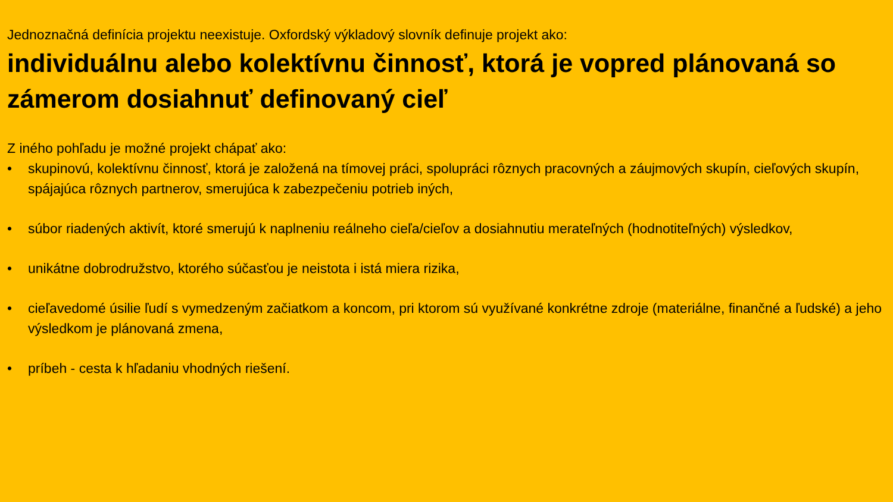Jednoznačná definícia projektu neexistuje. Oxfordský výkladový slovník definuje projekt ako:
individuálnu alebo kolektívnu činnosť, ktorá je vopred plánovaná so zámerom dosiahnuť definovaný cieľ
Z iného pohľadu je možné projekt chápať ako:
• skupinovú, kolektívnu činnosť, ktorá je založená na tímovej práci, spolupráci rôznych pracovných a záujmových skupín, cieľových skupín, spájajúca rôznych partnerov, smerujúca k zabezpečeniu potrieb iných,
• súbor riadených aktivít, ktoré smerujú k naplneniu reálneho cieľa/cieľov a dosiahnutiu merateľných (hodnotiteľných) výsledkov,
• unikátne dobrodružstvo, ktorého súčasťou je neistota i istá miera rizika,
• cieľavedomé úsilie ľudí s vymedzeným začiatkom a koncom, pri ktorom sú využívané konkrétne zdroje (materiálne, finančné a ľudské) a jeho výsledkom je plánovaná zmena,
• príbeh - cesta k hľadaniu vhodných riešení.